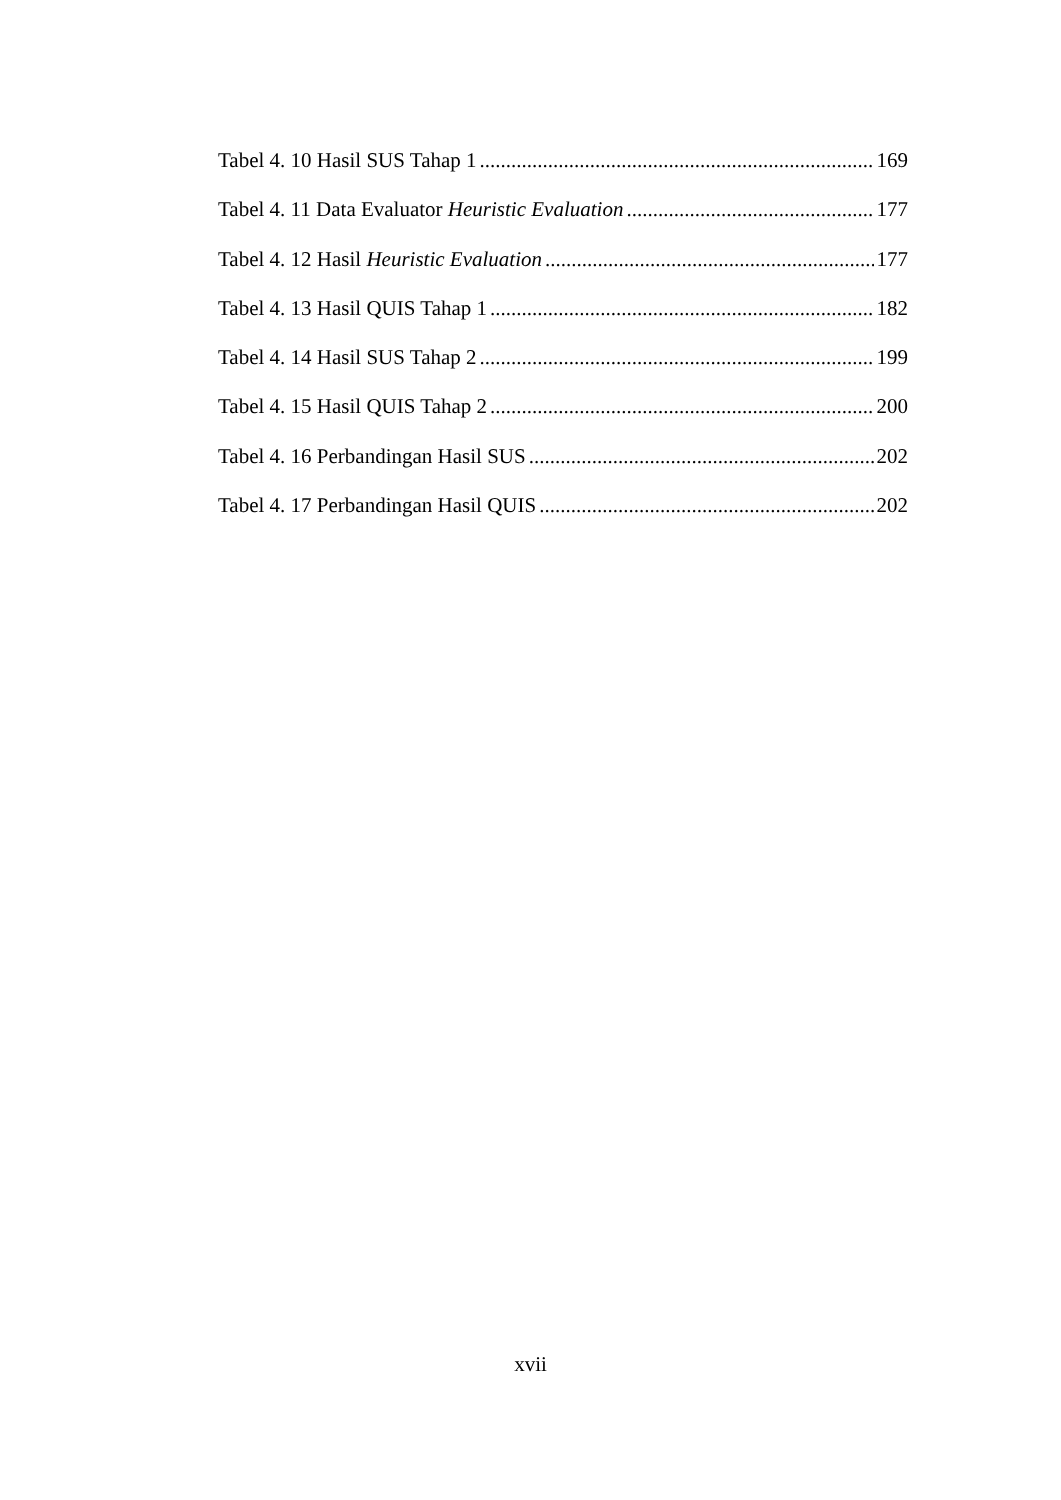Tabel 4. 10 Hasil SUS Tahap 1 169
Tabel 4. 11 Data Evaluator Heuristic Evaluation 177
Tabel 4. 12 Hasil Heuristic Evaluation 177
Tabel 4. 13 Hasil QUIS Tahap 1 182
Tabel 4. 14 Hasil SUS Tahap 2 199
Tabel 4. 15 Hasil QUIS Tahap 2 200
Tabel 4. 16 Perbandingan Hasil SUS 202
Tabel 4. 17 Perbandingan Hasil QUIS 202
xvii